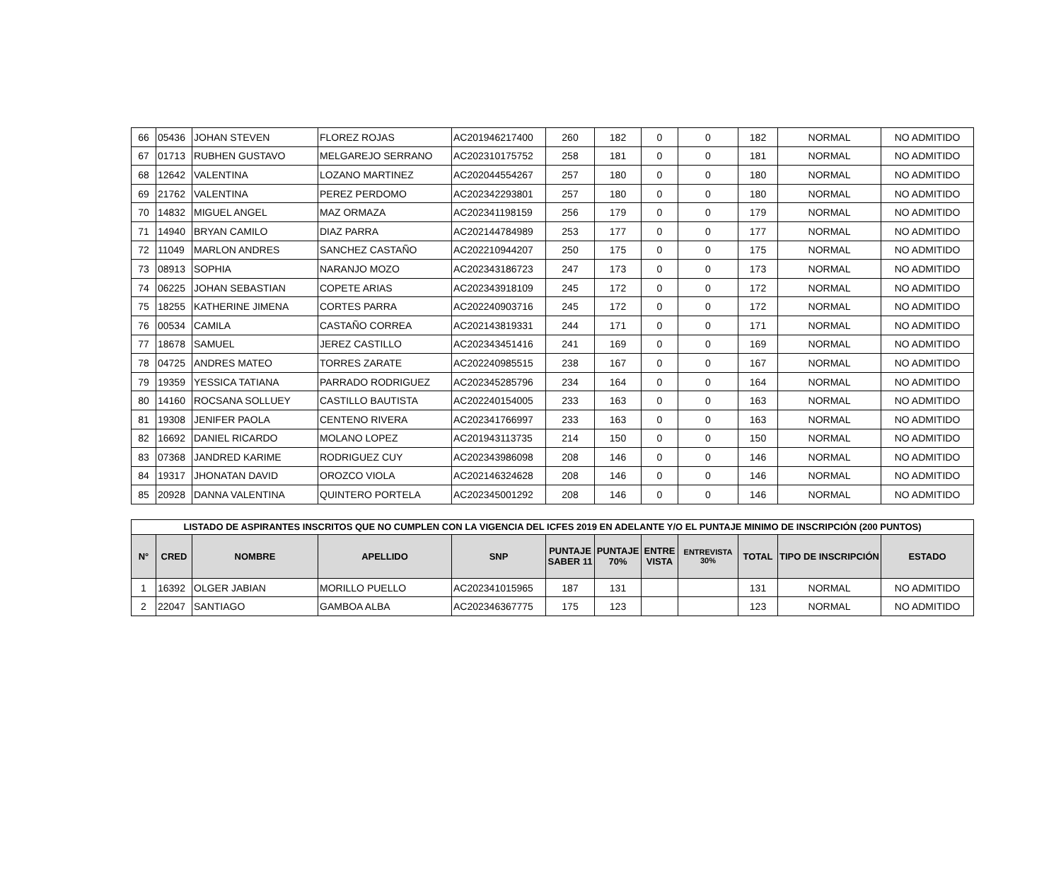| 66 | 05436 | JOHAN STEVEN | FLOREZ ROJAS | AC201946217400 | 260 | 182 | 0 | 0 | 182 | NORMAL | NO ADMITIDO |
| 67 | 01713 | RUBHEN GUSTAVO | MELGAREJO SERRANO | AC202310175752 | 258 | 181 | 0 | 0 | 181 | NORMAL | NO ADMITIDO |
| 68 | 12642 | VALENTINA | LOZANO MARTINEZ | AC202044554267 | 257 | 180 | 0 | 0 | 180 | NORMAL | NO ADMITIDO |
| 69 | 21762 | VALENTINA | PEREZ PERDOMO | AC202342293801 | 257 | 180 | 0 | 0 | 180 | NORMAL | NO ADMITIDO |
| 70 | 14832 | MIGUEL ANGEL | MAZ ORMAZA | AC202341198159 | 256 | 179 | 0 | 0 | 179 | NORMAL | NO ADMITIDO |
| 71 | 14940 | BRYAN CAMILO | DIAZ PARRA | AC202144784989 | 253 | 177 | 0 | 0 | 177 | NORMAL | NO ADMITIDO |
| 72 | 11049 | MARLON ANDRES | SANCHEZ CASTAÑO | AC202210944207 | 250 | 175 | 0 | 0 | 175 | NORMAL | NO ADMITIDO |
| 73 | 08913 | SOPHIA | NARANJO MOZO | AC202343186723 | 247 | 173 | 0 | 0 | 173 | NORMAL | NO ADMITIDO |
| 74 | 06225 | JOHAN SEBASTIAN | COPETE ARIAS | AC202343918109 | 245 | 172 | 0 | 0 | 172 | NORMAL | NO ADMITIDO |
| 75 | 18255 | KATHERINE JIMENA | CORTES PARRA | AC202240903716 | 245 | 172 | 0 | 0 | 172 | NORMAL | NO ADMITIDO |
| 76 | 00534 | CAMILA | CASTAÑO CORREA | AC202143819331 | 244 | 171 | 0 | 0 | 171 | NORMAL | NO ADMITIDO |
| 77 | 18678 | SAMUEL | JEREZ CASTILLO | AC202343451416 | 241 | 169 | 0 | 0 | 169 | NORMAL | NO ADMITIDO |
| 78 | 04725 | ANDRES MATEO | TORRES ZARATE | AC202240985515 | 238 | 167 | 0 | 0 | 167 | NORMAL | NO ADMITIDO |
| 79 | 19359 | YESSICA TATIANA | PARRADO RODRIGUEZ | AC202345285796 | 234 | 164 | 0 | 0 | 164 | NORMAL | NO ADMITIDO |
| 80 | 14160 | ROCSANA SOLLUEY | CASTILLO BAUTISTA | AC202240154005 | 233 | 163 | 0 | 0 | 163 | NORMAL | NO ADMITIDO |
| 81 | 19308 | JENIFER PAOLA | CENTENO RIVERA | AC202341766997 | 233 | 163 | 0 | 0 | 163 | NORMAL | NO ADMITIDO |
| 82 | 16692 | DANIEL RICARDO | MOLANO LOPEZ | AC201943113735 | 214 | 150 | 0 | 0 | 150 | NORMAL | NO ADMITIDO |
| 83 | 07368 | JANDRED KARIME | RODRIGUEZ CUY | AC202343986098 | 208 | 146 | 0 | 0 | 146 | NORMAL | NO ADMITIDO |
| 84 | 19317 | JHONATAN DAVID | OROZCO VIOLA | AC202146324628 | 208 | 146 | 0 | 0 | 146 | NORMAL | NO ADMITIDO |
| 85 | 20928 | DANNA VALENTINA | QUINTERO PORTELA | AC202345001292 | 208 | 146 | 0 | 0 | 146 | NORMAL | NO ADMITIDO |
| LISTADO DE ASPIRANTES INSCRITOS QUE NO CUMPLEN CON LA VIGENCIA DEL ICFES 2019 EN ADELANTE Y/O EL PUNTAJE MINIMO DE INSCRIPCIÓN (200 PUNTOS) | | | | | | | | | | | |
| --- | --- | --- | --- | --- | --- | --- | --- | --- | --- | --- | --- |
| N° | CRED | NOMBRE | APELLIDO | SNP | PUNTAJE SABER 11 | PUNTAJE 70% | ENTRE VISTA | ENTREVISTA 30% | TOTAL | TIPO DE INSCRIPCIÓN | ESTADO |
| 1 | 16392 | OLGER JABIAN | MORILLO PUELLO | AC202341015965 | 187 | 131 | | | 131 | NORMAL | NO ADMITIDO |
| 2 | 22047 | SANTIAGO | GAMBOA ALBA | AC202346367775 | 175 | 123 | | | 123 | NORMAL | NO ADMITIDO |